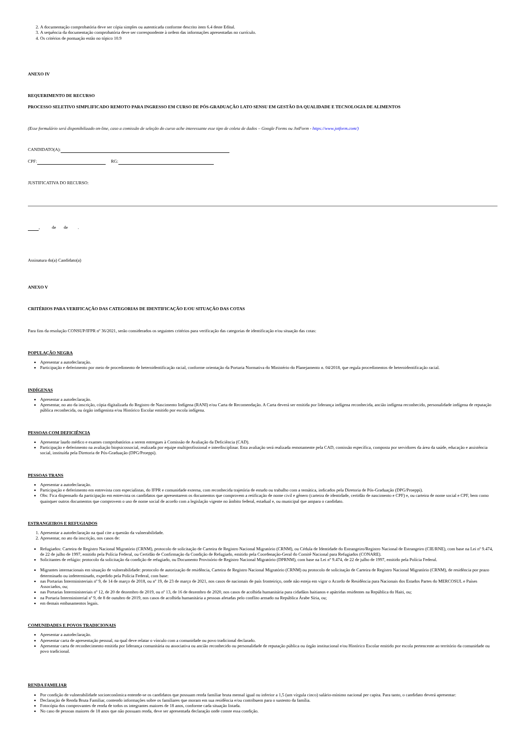2. A documentação comprobatória deve ser cópia simples ou autenticada conforme descrito item 6.4 deste Edital.
3. A sequência da documentação comprobatória deve ser correspondente à ordem das informações apresentadas no currículo.
4. Os critérios de pontuação estão no tópico 10.9
ANEXO IV
REQUERIMENTO DE RECURSO
PROCESSO SELETIVO SIMPLIFICADO REMOTO PARA INGRESSO EM CURSO DE PÓS-GRADUAÇÃO LATO SENSU EM GESTÃO DA QUALIDADE E TECNOLOGIA DE ALIMENTOS
(Esse formulário será disponibilizado on-line, caso a comissão de seleção do curso ache interessante esse tipo de coleta de dados – Google Forms ou JotForm - https://www.jotform.com/)
CANDIDATO(A):
CPF: RG:
JUSTIFICATIVA DO RECURSO:
, de de .
Assinatura do(a) Candidato(a)
ANEXO V
CRITÉRIOS PARA VERIFICAÇÃO DAS CATEGORIAS DE IDENTIFICAÇÃO E/OU SITUAÇÃO DAS COTAS
Para fins da resolução CONSUP/IFPR nº 36/2021, serão considerados os seguintes critérios para verificação das categorias de identificação e/ou situação das cotas:
POPULAÇÃO NEGRA
Apresentar a autodeclaração.
Participação e deferimento por meio de procedimento de heteroidentificação racial, conforme orientação da Portaria Normativa do Ministério do Planejamento n. 04/2018, que regula procedimentos de heteroidentificação racial.
INDÍGENAS
Apresentar a autodeclaração.
Apresentar, no ato da inscrição, cópia digitalizada do Registro de Nascimento Indígena (RANI) e/ou Carta de Recomendação. A Carta deverá ser emitida por liderança indígena reconhecida, ancião indígena reconhecido, personalidade indígena de reputação pública reconhecida, ou órgão indigenista e/ou Histórico Escolar emitido por escola indígena.
PESSOAS COM DEFICIÊNCIA
Apresentar laudo médico e exames comprobatórios a serem entregues à Comissão de Avaliação da Deficiência (CAD).
Participação e deferimento na avaliação biopsicossocial, realizada por equipe multiprofissional e interdisciplinar. Esta avaliação será realizada remotamente pela CAD, comissão específica, composta por servidores da área da saúde, educação e assistência social, instituída pela Diretoria de Pós-Graduação (DPG/Proeppi).
PESSOAS TRANS
Apresentar a autodeclaração.
Participação e deferimento em entrevista com especialistas, do IFPR e comunidade externa, com reconhecida trajetória de estudo ou trabalho com a temática, indicados pela Diretoria de Pós-Graduação (DPG/Proeppi).
Obs: Fica dispensado da participação em entrevista os candidatos que apresentarem os documentos que comprovem a retificação de nome civil e gênero (carteira de identidade, certidão de nascimento e CPF) e, ou carteira de nome social e CPF, bem como quaisquer outros documentos que comprovem o uso de nome social de acordo com a legislação vigente no âmbito federal, estadual e, ou municipal que ampara o candidato.
ESTRANGEIROS E REFUGIADOS
1. Apresentar a autodeclaração na qual cite a questão da vulnerabilidade.
2. Apresentar, no ato da inscrição, nos casos de:
Refugiados: Carteira de Registro Nacional Migratório (CRNM), protocolo de solicitação de Carteira de Registro Nacional Migratório (CRNM), ou Cédula de Identidade do Estrangeiro/Registro Nacional de Estrangeiro (CIE/RNE), com base na Lei nº 9.474, de 22 de julho de 1997, emitido pela Polícia Federal, ou Certidão de Confirmação da Condição de Refugiado, emitido pela Coordenação-Geral do Comitê Nacional para Refugiados (CONARE).
Solicitantes de refúgio: protocolo da solicitação da condição de refugiado, ou Documento Provisório de Registro Nacional Migratório (DPRNM), com base na Lei nº 9.474, de 22 de julho de 1997, emitido pela Polícia Federal.
Migrantes internacionais em situação de vulnerabilidade: protocolo de autorização de residência, Carteira de Registro Nacional Migratório (CRNM) ou protocolo de solicitação de Carteira de Registro Nacional Migratório (CRNM), de residência por prazo determinado ou indeterminado, expedido pela Polícia Federal, com base:
nas Portarias Interministeriais nº 9, de 14 de março de 2018, ou nº 19, de 23 de março de 2021, nos casos de nacionais de país fronteiriço, onde não esteja em vigor o Acordo de Residência para Nacionais dos Estados Partes do MERCOSUL e Países Associados, ou;
nas Portarias Interministeriais nº 12, de 20 de dezembro de 2019, ou nº 13, de 16 de dezembro de 2020, nos casos de acolhida humanitária para cidadãos haitianos e apátridas residentes na República do Haiti, ou;
na Portaria Interministerial nº 9, de 8 de outubro de 2019, nos casos de acolhida humanitária a pessoas afetadas pelo conflito armado na República Árabe Síria, ou;
em demais embasamentos legais.
COMUNIDADES E POVOS TRADICIONAIS
Apresentar a autodeclaração.
Apresentar carta de apresentação pessoal, na qual deve relatar o vínculo com a comunidade ou povo tradicional declarado.
Apresentar carta de reconhecimento emitida por liderança comunitária ou associativa ou ancião reconhecido ou personalidade de reputação pública ou órgão institucional e/ou Histórico Escolar emitido por escola pertencente ao território da comunidade ou povo tradicional.
RENDA FAMILIAR
Por condição de vulnerabilidade socioeconômica entende-se os candidatos que possuam renda familiar bruta mensal igual ou inferior a 1,5 (um vírgula cinco) salário-mínimo nacional per capita. Para tanto, o candidato deverá apresentar:
Declaração de Renda Bruta Familiar, contendo informações sobre os familiares que moram em sua residência e/ou contribuem para o sustento da família.
Fotocópia dos comprovantes de renda de todos os integrantes maiores de 18 anos, conforme cada situação listada.
No caso de pessoas maiores de 18 anos que não possuam renda, deve ser apresentada declaração onde conste essa condição.